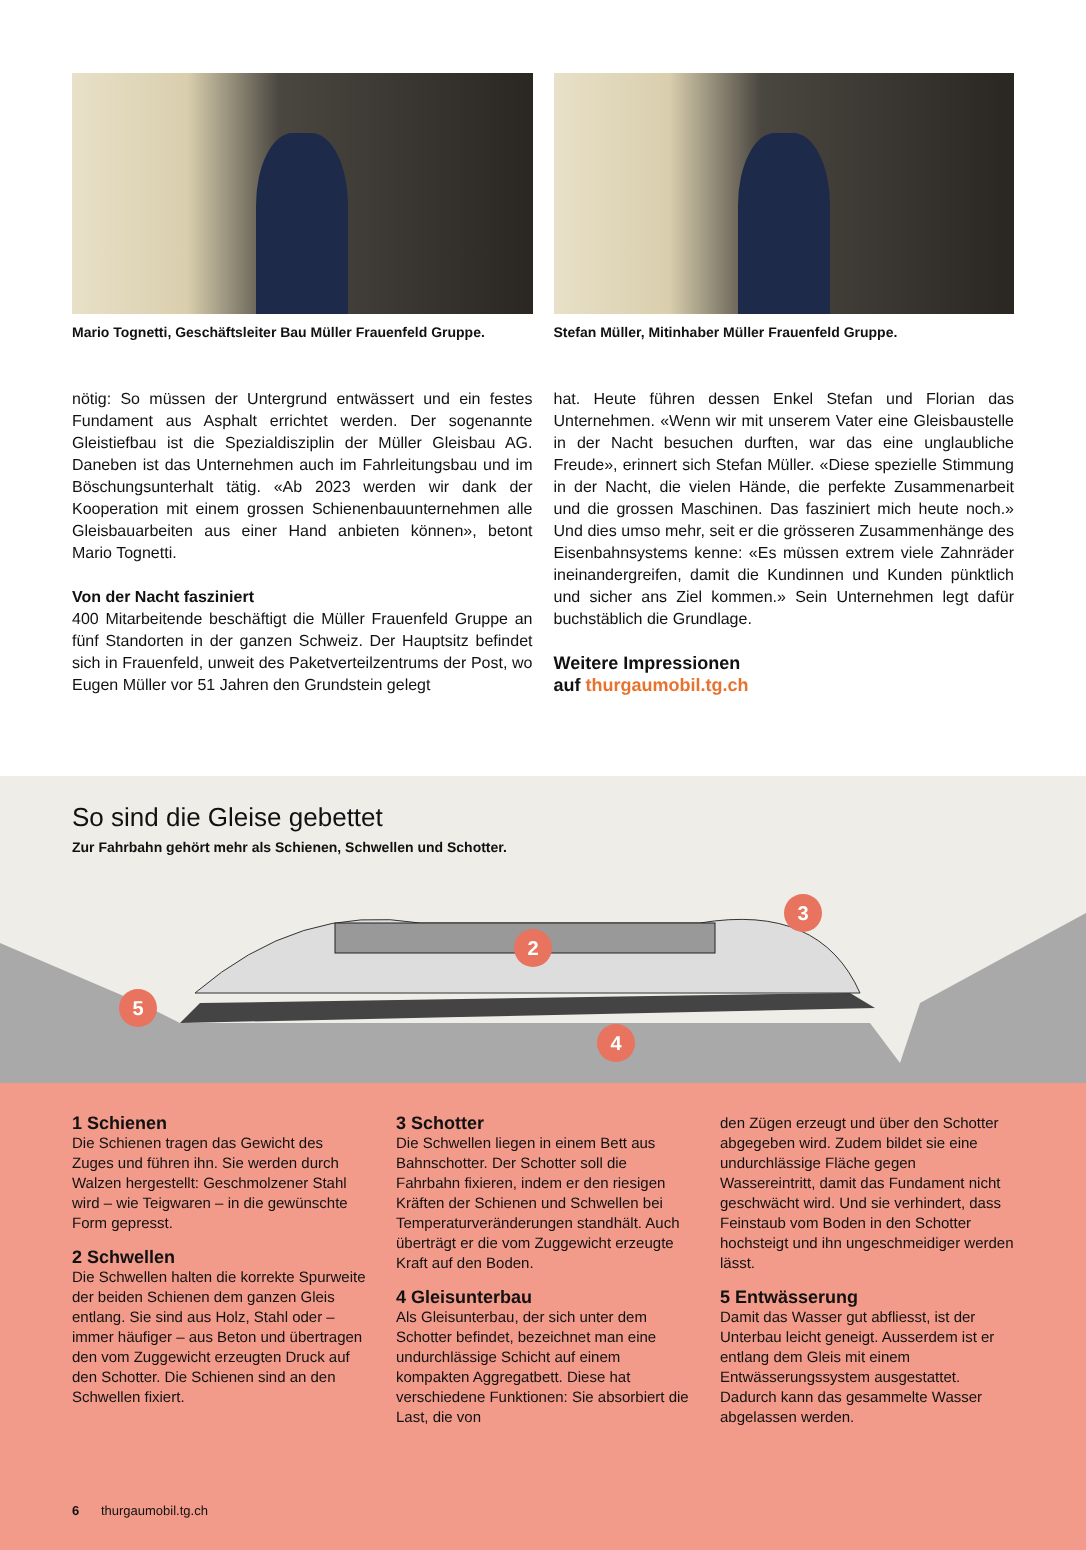Mario Tognetti, Geschäftsleiter Bau Müller Frauenfeld Gruppe.
Stefan Müller, Mitinhaber Müller Frauenfeld Gruppe.
nötig: So müssen der Untergrund entwässert und ein festes Fundament aus Asphalt errichtet werden. Der sogenannte Gleistiefbau ist die Spezialdisziplin der Müller Gleisbau AG. Daneben ist das Unternehmen auch im Fahrleitungsbau und im Böschungsunterhalt tätig. «Ab 2023 werden wir dank der Kooperation mit einem grossen Schienenbauunternehmen alle Gleisbauarbeiten aus einer Hand anbieten können», betont Mario Tognetti.
Von der Nacht fasziniert
400 Mitarbeitende beschäftigt die Müller Frauenfeld Gruppe an fünf Standorten in der ganzen Schweiz. Der Hauptsitz befindet sich in Frauenfeld, unweit des Paketverteilzentrums der Post, wo Eugen Müller vor 51 Jahren den Grundstein gelegt
hat. Heute führen dessen Enkel Stefan und Florian das Unternehmen. «Wenn wir mit unserem Vater eine Gleisbaustelle in der Nacht besuchen durften, war das eine unglaubliche Freude», erinnert sich Stefan Müller. «Diese spezielle Stimmung in der Nacht, die vielen Hände, die perfekte Zusammenarbeit und die grossen Maschinen. Das fasziniert mich heute noch.» Und dies umso mehr, seit er die grösseren Zusammenhänge des Eisenbahnsystems kenne: «Es müssen extrem viele Zahnräder ineinandergreifen, damit die Kundinnen und Kunden pünktlich und sicher ans Ziel kommen.» Sein Unternehmen legt dafür buchstäblich die Grundlage.
Weitere Impressionen
auf thurgaumobil.tg.ch
So sind die Gleise gebettet
Zur Fahrbahn gehört mehr als Schienen, Schwellen und Schotter.
2
3
4
5
1 Schienen
Die Schienen tragen das Gewicht des Zuges und führen ihn. Sie werden durch Walzen hergestellt: Geschmolzener Stahl wird – wie Teigwaren – in die gewünschte Form gepresst.
2 Schwellen
Die Schwellen halten die korrekte Spurweite der beiden Schienen dem ganzen Gleis entlang. Sie sind aus Holz, Stahl oder – immer häufiger – aus Beton und übertragen den vom Zuggewicht erzeugten Druck auf den Schotter. Die Schienen sind an den Schwellen fixiert.
3 Schotter
Die Schwellen liegen in einem Bett aus Bahnschotter. Der Schotter soll die Fahrbahn fixieren, indem er den riesigen Kräften der Schienen und Schwellen bei Temperaturveränderungen standhält. Auch überträgt er die vom Zuggewicht erzeugte Kraft auf den Boden.
4 Gleisunterbau
Als Gleisunterbau, der sich unter dem Schotter befindet, bezeichnet man eine undurchlässige Schicht auf einem kompakten Aggregatbett. Diese hat verschiedene Funktionen: Sie absorbiert die Last, die von
den Zügen erzeugt und über den Schotter abgegeben wird. Zudem bildet sie eine undurchlässige Fläche gegen Wassereintritt, damit das Fundament nicht geschwächt wird. Und sie verhindert, dass Feinstaub vom Boden in den Schotter hochsteigt und ihn ungeschmeidiger werden lässt.
5 Entwässerung
Damit das Wasser gut abfliesst, ist der Unterbau leicht geneigt. Ausserdem ist er entlang dem Gleis mit einem Entwässerungssystem ausgestattet. Dadurch kann das gesammelte Wasser abgelassen werden.
6 thurgaumobil.tg.ch